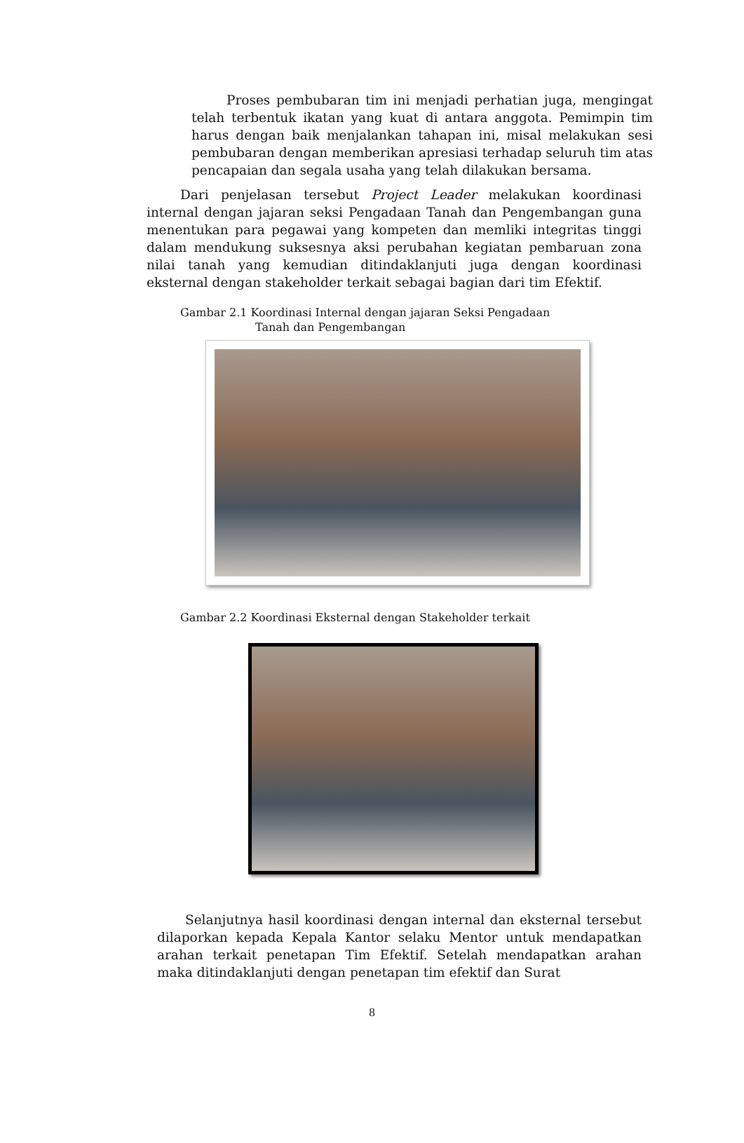Proses pembubaran tim ini menjadi perhatian juga, mengingat telah terbentuk ikatan yang kuat di antara anggota. Pemimpin tim harus dengan baik menjalankan tahapan ini, misal melakukan sesi pembubaran dengan memberikan apresiasi terhadap seluruh tim atas pencapaian dan segala usaha yang telah dilakukan bersama.
Dari penjelasan tersebut Project Leader melakukan koordinasi internal dengan jajaran seksi Pengadaan Tanah dan Pengembangan guna menentukan para pegawai yang kompeten dan memliki integritas tinggi dalam mendukung suksesnya aksi perubahan kegiatan pembaruan zona nilai tanah yang kemudian ditindaklanjuti juga dengan koordinasi eksternal dengan stakeholder terkait sebagai bagian dari tim Efektif.
Gambar 2.1 Koordinasi Internal dengan jajaran Seksi Pengadaan
Tanah dan Pengembangan
Gambar 2.2 Koordinasi Eksternal dengan Stakeholder terkait
Selanjutnya hasil koordinasi dengan internal dan eksternal tersebut dilaporkan kepada Kepala Kantor selaku Mentor untuk mendapatkan arahan terkait penetapan Tim Efektif. Setelah mendapatkan arahan maka ditindaklanjuti dengan penetapan tim efektif dan Surat
8